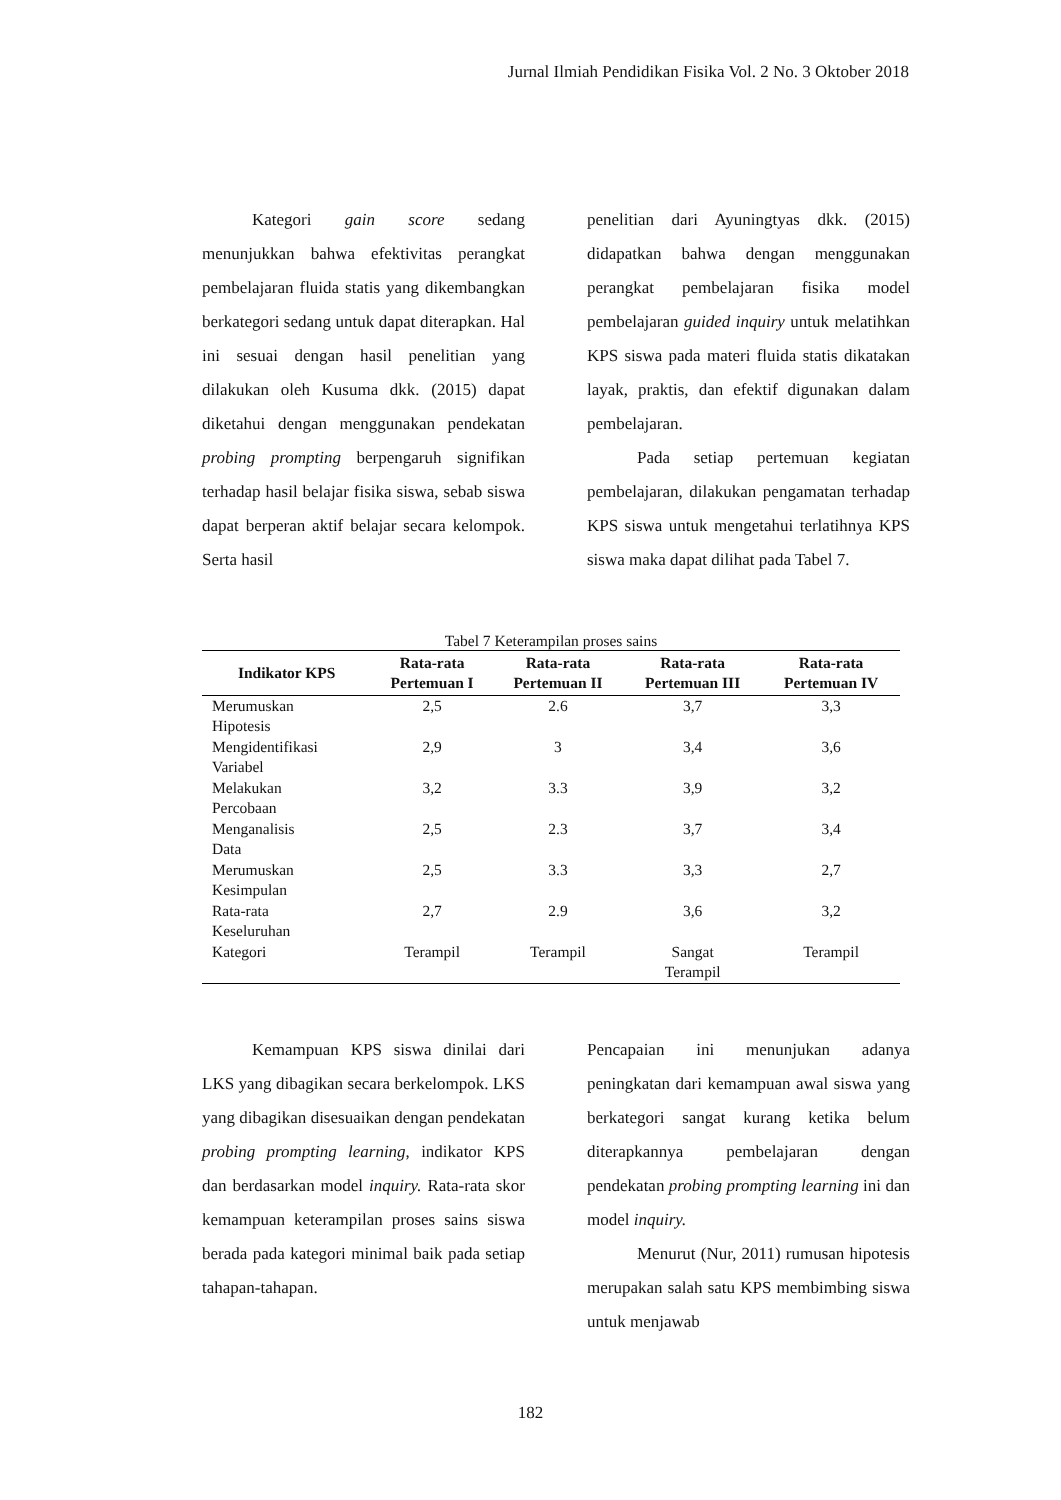Jurnal Ilmiah Pendidikan Fisika Vol. 2 No. 3 Oktober 2018
Kategori gain score sedang menunjukkan bahwa efektivitas perangkat pembelajaran fluida statis yang dikembangkan berkategori sedang untuk dapat diterapkan. Hal ini sesuai dengan hasil penelitian yang dilakukan oleh Kusuma dkk. (2015) dapat diketahui dengan menggunakan pendekatan probing prompting berpengaruh signifikan terhadap hasil belajar fisika siswa, sebab siswa dapat berperan aktif belajar secara kelompok. Serta hasil
penelitian dari Ayuningtyas dkk. (2015) didapatkan bahwa dengan menggunakan perangkat pembelajaran fisika model pembelajaran guided inquiry untuk melatihkan KPS siswa pada materi fluida statis dikatakan layak, praktis, dan efektif digunakan dalam pembelajaran.
Pada setiap pertemuan kegiatan pembelajaran, dilakukan pengamatan terhadap KPS siswa untuk mengetahui terlatihnya KPS siswa maka dapat dilihat pada Tabel 7.
Tabel 7 Keterampilan proses sains
| Indikator KPS | Rata-rata Pertemuan I | Rata-rata Pertemuan II | Rata-rata Pertemuan III | Rata-rata Pertemuan IV |
| --- | --- | --- | --- | --- |
| Merumuskan Hipotesis | 2,5 | 2.6 | 3,7 | 3,3 |
| Mengidentifikasi Variabel | 2,9 | 3 | 3,4 | 3,6 |
| Melakukan Percobaan | 3,2 | 3.3 | 3,9 | 3,2 |
| Menganalisis Data | 2,5 | 2.3 | 3,7 | 3,4 |
| Merumuskan Kesimpulan | 2,5 | 3.3 | 3,3 | 2,7 |
| Rata-rata Keseluruhan | 2,7 | 2.9 | 3,6 | 3,2 |
| Kategori | Terampil | Terampil | Sangat Terampil | Terampil |
Kemampuan KPS siswa dinilai dari LKS yang dibagikan secara berkelompok. LKS yang dibagikan disesuaikan dengan pendekatan probing prompting learning, indikator KPS dan berdasarkan model inquiry. Rata-rata skor kemampuan keterampilan proses sains siswa berada pada kategori minimal baik pada setiap tahapan-tahapan.
Pencapaian ini menunjukan adanya peningkatan dari kemampuan awal siswa yang berkategori sangat kurang ketika belum diterapkannya pembelajaran dengan pendekatan probing prompting learning ini dan model inquiry.
Menurut (Nur, 2011) rumusan hipotesis merupakan salah satu KPS membimbing siswa untuk menjawab
182